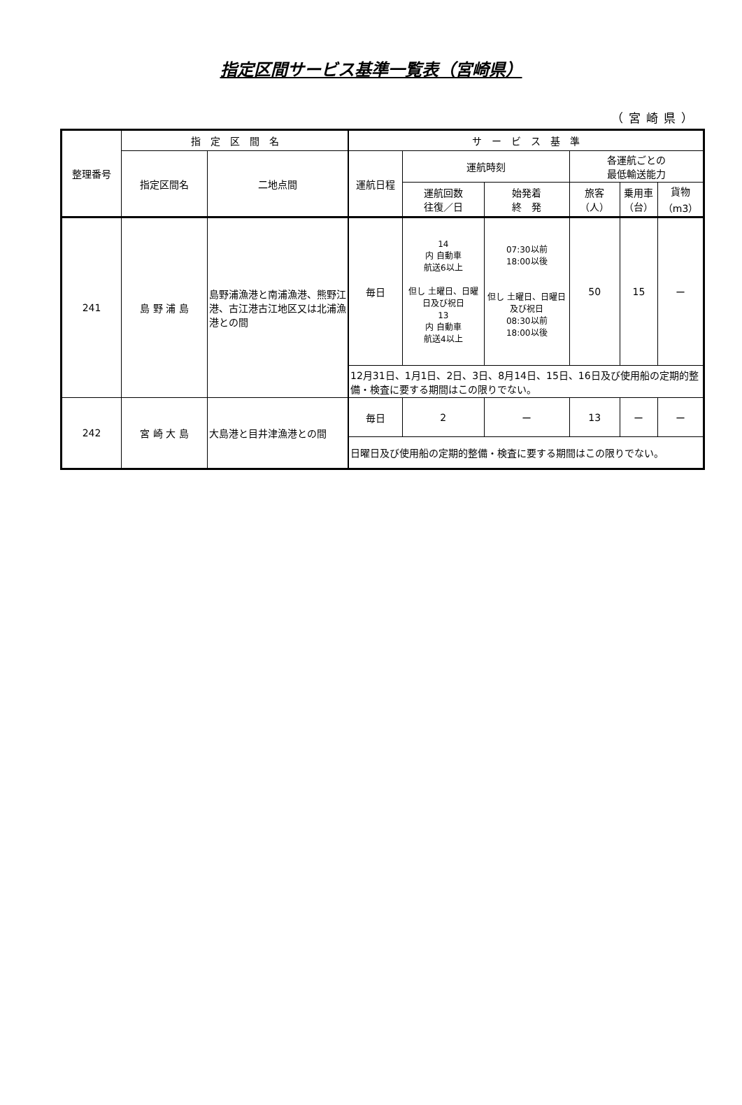指定区間サービス基準一覧表（宮崎県）
（宮崎県）
| 整理番号 | 指 定 区 間 名 | | サ ー ビ ス 基 準 | | | | | |
| --- | --- | --- | --- | --- | --- | --- | --- | --- |
| | 指定区間名 | 二地点間 | 運航日程 | 運航時刻 | | 各運航ごとの 最低輸送能力 | | |
| | | | | 運航回数 往復／日 | 始発着 終 発 | 旅客（人） | 乗用車 （台） | 貨物 （m3） |
| 241 | 島 野 浦 島 | 島野浦漁港と南浦漁港、熊野江港、古江港古江地区又は北浦漁港との間 | 毎日 | 14 内 自動車 航送6以上 但し 土曜日、日曜日及び祝日 13 内 自動車 航送4以上 | 07:30以前 18:00以後 但し 土曜日、日曜日及び祝日 08:30以前 18:00以後 | 50 | 15 | ー |
| | | | 12月31日、1月1日、2日、3日、8月14日、15日、16日及び使用船の定期的整備・検査に要する期間はこの限りでない。 | | | | | |
| 242 | 宮 崎 大 島 | 大島港と目井津漁港との間 | 毎日 | 2 | ー | 13 | ー | ー |
| | | | 日曜日及び使用船の定期的整備・検査に要する期間はこの限りでない。 | | | | | |